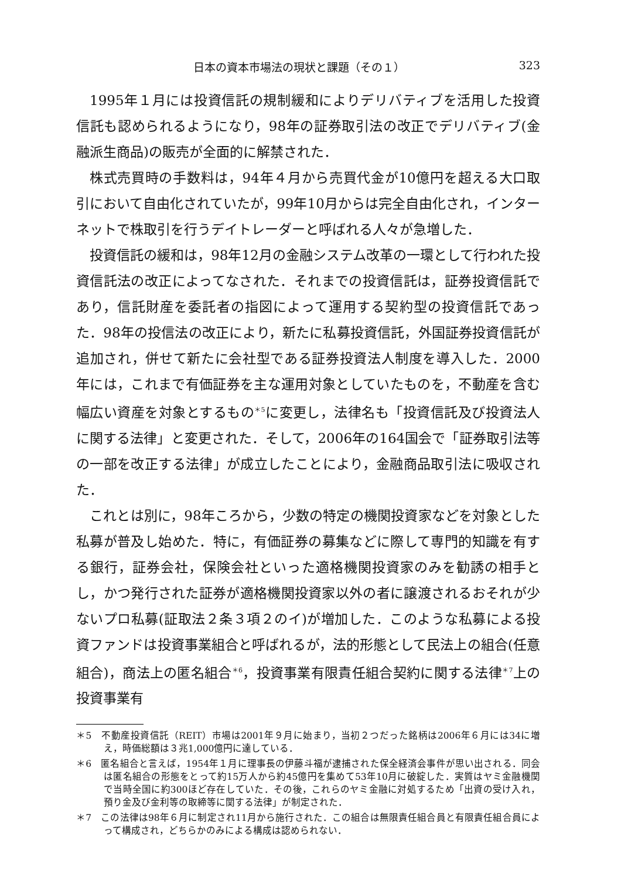日本の資本市場法の現状と課題（その１） 323
1995年１月には投資信託の規制緩和によりデリバティブを活用した投資信託も認められるようになり，98年の証券取引法の改正でデリバティブ(金融派生商品)の販売が全面的に解禁された．
株式売買時の手数料は，94年４月から売買代金が10億円を超える大口取引において自由化されていたが，99年10月からは完全自由化され，インターネットで株取引を行うデイトレーダーと呼ばれる人々が急増した．
投資信託の緩和は，98年12月の金融システム改革の一環として行われた投資信託法の改正によってなされた．それまでの投資信託は，証券投資信託であり，信託財産を委託者の指図によって運用する契約型の投資信託であった．98年の投信法の改正により，新たに私募投資信託，外国証券投資信託が追加され，併せて新たに会社型である証券投資法人制度を導入した．2000年には，これまで有価証券を主な運用対象としていたものを，不動産を含む幅広い資産を対象とするもの<sup>＊5</sup>に変更し，法律名も「投資信託及び投資法人に関する法律」と変更された．そして，2006年の164国会で「証券取引法等の一部を改正する法律」が成立したことにより，金融商品取引法に吸収された．
これとは別に，98年ころから，少数の特定の機関投資家などを対象とした私募が普及し始めた．特に，有価証券の募集などに際して専門的知識を有する銀行，証券会社，保険会社といった適格機関投資家のみを勧誘の相手とし，かつ発行された証券が適格機関投資家以外の者に譲渡されるおそれが少ないプロ私募(証取法２条３項２のイ)が増加した．このような私募による投資ファンドは投資事業組合と呼ばれるが，法的形態として民法上の組合(任意組合)，商法上の匿名組合<sup>＊6</sup>，投資事業有限責任組合契約に関する法律<sup>＊7</sup>上の投資事業有
＊5　不動産投資信託（REIT）市場は2001年９月に始まり，当初２つだった銘柄は2006年６月には34に増え，時価総額は３兆1,000億円に達している．
＊6　匿名組合と言えば，1954年１月に理事長の伊藤斗福が逮捕された保全経済会事件が思い出される．同会は匿名組合の形態をとって約15万人から約45億円を集めて53年10月に破綻した．実質はヤミ金融機関で当時全国に約300ほど存在していた．その後，これらのヤミ金融に対処するため「出資の受け入れ，預り金及び金利等の取締等に関する法律」が制定された．
＊7　この法律は98年６月に制定され11月から施行された．この組合は無限責任組合員と有限責任組合員によって構成され，どちらかのみによる構成は認められない．